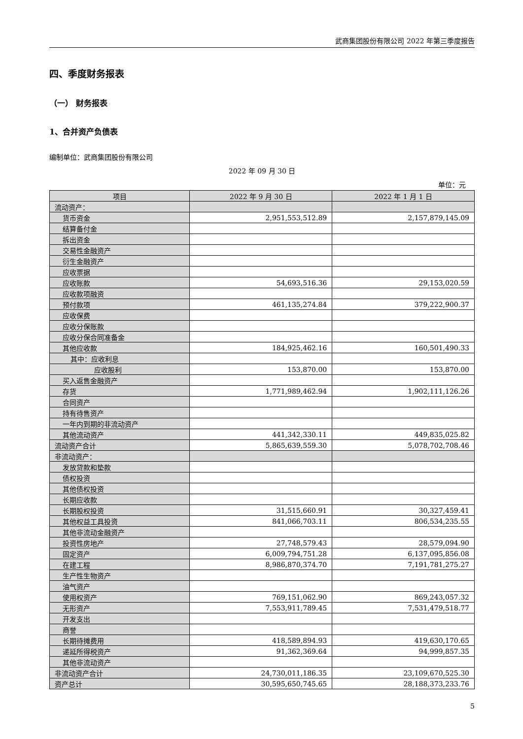武商集团股份有限公司 2022 年第三季度报告
四、季度财务报表
（一） 财务报表
1、合并资产负债表
编制单位：武商集团股份有限公司
2022 年 09 月 30 日
单位：元
| 项目 | 2022 年 9 月 30 日 | 2022 年 1 月 1 日 |
| --- | --- | --- |
| 流动资产： | | |
| 货币资金 | 2,951,553,512.89 | 2,157,879,145.09 |
| 结算备付金 | | |
| 拆出资金 | | |
| 交易性金融资产 | | |
| 衍生金融资产 | | |
| 应收票据 | | |
| 应收账款 | 54,693,516.36 | 29,153,020.59 |
| 应收款项融资 | | |
| 预付款项 | 461,135,274.84 | 379,222,900.37 |
| 应收保费 | | |
| 应收分保账款 | | |
| 应收分保合同准备金 | | |
| 其他应收款 | 184,925,462.16 | 160,501,490.33 |
| 其中：应收利息 | | |
| 应收股利 | 153,870.00 | 153,870.00 |
| 买入返售金融资产 | | |
| 存货 | 1,771,989,462.94 | 1,902,111,126.26 |
| 合同资产 | | |
| 持有待售资产 | | |
| 一年内到期的非流动资产 | | |
| 其他流动资产 | 441,342,330.11 | 449,835,025.82 |
| 流动资产合计 | 5,865,639,559.30 | 5,078,702,708.46 |
| 非流动资产： | | |
| 发放贷款和垫款 | | |
| 债权投资 | | |
| 其他债权投资 | | |
| 长期应收款 | | |
| 长期股权投资 | 31,515,660.91 | 30,327,459.41 |
| 其他权益工具投资 | 841,066,703.11 | 806,534,235.55 |
| 其他非流动金融资产 | | |
| 投资性房地产 | 27,748,579.43 | 28,579,094.90 |
| 固定资产 | 6,009,794,751.28 | 6,137,095,856.08 |
| 在建工程 | 8,986,870,374.70 | 7,191,781,275.27 |
| 生产性生物资产 | | |
| 油气资产 | | |
| 使用权资产 | 769,151,062.90 | 869,243,057.32 |
| 无形资产 | 7,553,911,789.45 | 7,531,479,518.77 |
| 开发支出 | | |
| 商誉 | | |
| 长期待摊费用 | 418,589,894.93 | 419,630,170.65 |
| 递延所得税资产 | 91,362,369.64 | 94,999,857.35 |
| 其他非流动资产 | | |
| 非流动资产合计 | 24,730,011,186.35 | 23,109,670,525.30 |
| 资产总计 | 30,595,650,745.65 | 28,188,373,233.76 |
5